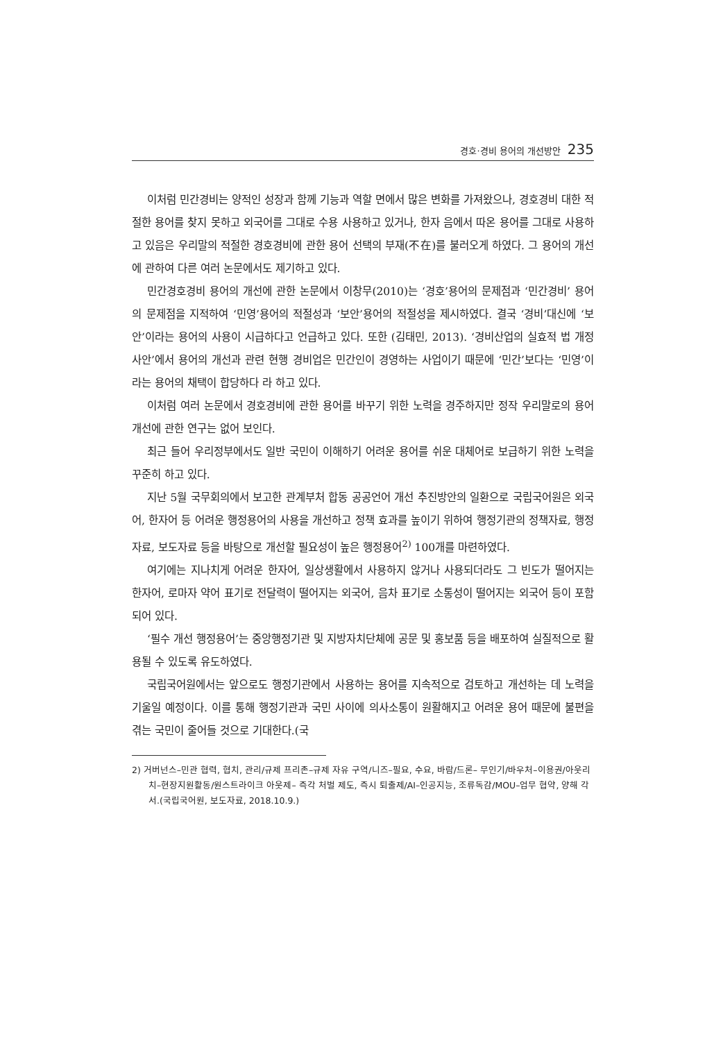경호·경비 용어의 개선방안 235
이처럼 민간경비는 양적인 성장과 함께 기능과 역할 면에서 많은 변화를 가져왔으나, 경호경비 대한 적절한 용어를 찾지 못하고 외국어를 그대로 수용 사용하고 있거나, 한자 음에서 따온 용어를 그대로 사용하고 있음은 우리말의 적절한 경호경비에 관한 용어 선택의 부재(不在)를 불러오게 하였다. 그 용어의 개선에 관하여 다른 여러 논문에서도 제기하고 있다.
민간경호경비 용어의 개선에 관한 논문에서 이창무(2010)는 ‘경호’용어의 문제점과 ‘민간경비’ 용어의 문제점을 지적하여 ‘민영’용어의 적절성과 ‘보안’용어의 적절성을 제시하였다. 결국 ‘경비’대신에 ‘보안’이라는 용어의 사용이 시급하다고 언급하고 있다. 또한 (김태민, 2013). ‘경비산업의 실효적 법 개정 사안’에서 용어의 개선과 관련 현행 경비업은 민간인이 경영하는 사업이기 때문에 ‘민간’보다는 ‘민영’이라는 용어의 채택이 합당하다 라 하고 있다.
이처럼 여러 논문에서 경호경비에 관한 용어를 바꾸기 위한 노력을 경주하지만 정작 우리말로의 용어 개선에 관한 연구는 없어 보인다.
최근 들어 우리정부에서도 일반 국민이 이해하기 어려운 용어를 쉬운 대체어로 보급하기 위한 노력을 꾸준히 하고 있다.
지난 5월 국무회의에서 보고한 관계부처 합동 공공언어 개선 추진방안의 일환으로 국립국어원은 외국어, 한자어 등 어려운 행정용어의 사용을 개선하고 정책 효과를 높이기 위하여 행정기관의 정책자료, 행정자료, 보도자료 등을 바탕으로 개선할 필요성이 높은 행정용어<sup>2)</sup> 100개를 마련하였다.
여기에는 지나치게 어려운 한자어, 일상생활에서 사용하지 않거나 사용되더라도 그 빈도가 떨어지는 한자어, 로마자 약어 표기로 전달력이 떨어지는 외국어, 음차 표기로 소통성이 떨어지는 외국어 등이 포함되어 있다.
‘필수 개선 행정용어’는 중앙행정기관 및 지방자치단체에 공문 및 홍보품 등을 배포하여 실질적으로 활용될 수 있도록 유도하였다.
국립국어원에서는 앞으로도 행정기관에서 사용하는 용어를 지속적으로 검토하고 개선하는 데 노력을 기울일 예정이다. 이를 통해 행정기관과 국민 사이에 의사소통이 원활해지고 어려운 용어 때문에 불편을 겪는 국민이 줄어들 것으로 기대한다.(국
2) 거버넌스–민관 협력, 협치, 관리/규제 프리존–규제 자유 구역/니즈–필요, 수요, 바람/드론– 무인기/바우처–이용권/아웃리치–현장지원활동/원스트라이크 아웃제– 즉각 처벌 제도, 즉시 퇴출제/AI–인공지능, 조류독감/MOU–업무 협약, 양해 각서.(국립국어원, 보도자료, 2018.10.9.)